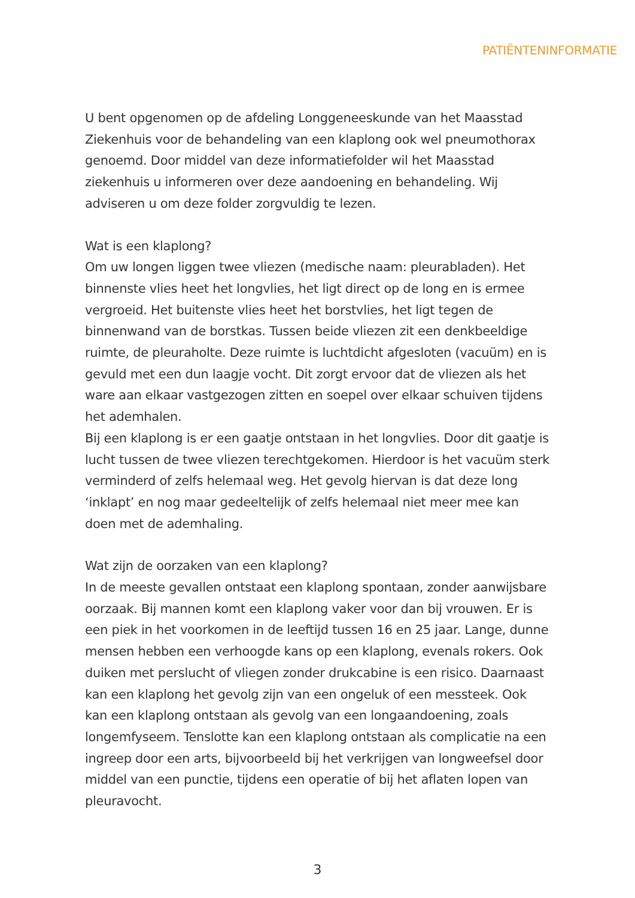PATIËNTENINFORMATIE
U bent opgenomen op de afdeling Longgeneeskunde van het Maasstad Ziekenhuis voor de behandeling van een klaplong ook wel pneumothorax genoemd. Door middel van deze informatiefolder wil het Maasstad ziekenhuis u informeren over deze aandoening en behandeling. Wij adviseren u om deze folder zorgvuldig te lezen.
Wat is een klaplong?
Om uw longen liggen twee vliezen (medische naam: pleurabladen). Het binnenste vlies heet het longvlies, het ligt direct op de long en is ermee vergroeid. Het buitenste vlies heet het borstvlies, het ligt tegen de binnenwand van de borstkas. Tussen beide vliezen zit een denkbeeldige ruimte, de pleuraholte. Deze ruimte is luchtdicht afgesloten (vacuüm) en is gevuld met een dun laagje vocht. Dit zorgt ervoor dat de vliezen als het ware aan elkaar vastgezogen zitten en soepel over elkaar schuiven tijdens het ademhalen.
Bij een klaplong is er een gaatje ontstaan in het longvlies. Door dit gaatje is lucht tussen de twee vliezen terechtgekomen. Hierdoor is het vacuüm sterk verminderd of zelfs helemaal weg. Het gevolg hiervan is dat deze long ‘inklapt’ en nog maar gedeeltelijk of zelfs helemaal niet meer mee kan doen met de ademhaling.
Wat zijn de oorzaken van een klaplong?
In de meeste gevallen ontstaat een klaplong spontaan, zonder aanwijsbare oorzaak. Bij mannen komt een klaplong vaker voor dan bij vrouwen. Er is een piek in het voorkomen in de leeftijd tussen 16 en 25 jaar. Lange, dunne mensen hebben een verhoogde kans op een klaplong, evenals rokers. Ook duiken met perslucht of vliegen zonder drukcabine is een risico. Daarnaast kan een klaplong het gevolg zijn van een ongeluk of een messteek. Ook kan een klaplong ontstaan als gevolg van een longaandoening, zoals longemfyseem. Tenslotte kan een klaplong ontstaan als complicatie na een ingreep door een arts, bijvoorbeeld bij het verkrijgen van longweefsel door middel van een punctie, tijdens een operatie of bij het aflaten lopen van pleuravocht.
3